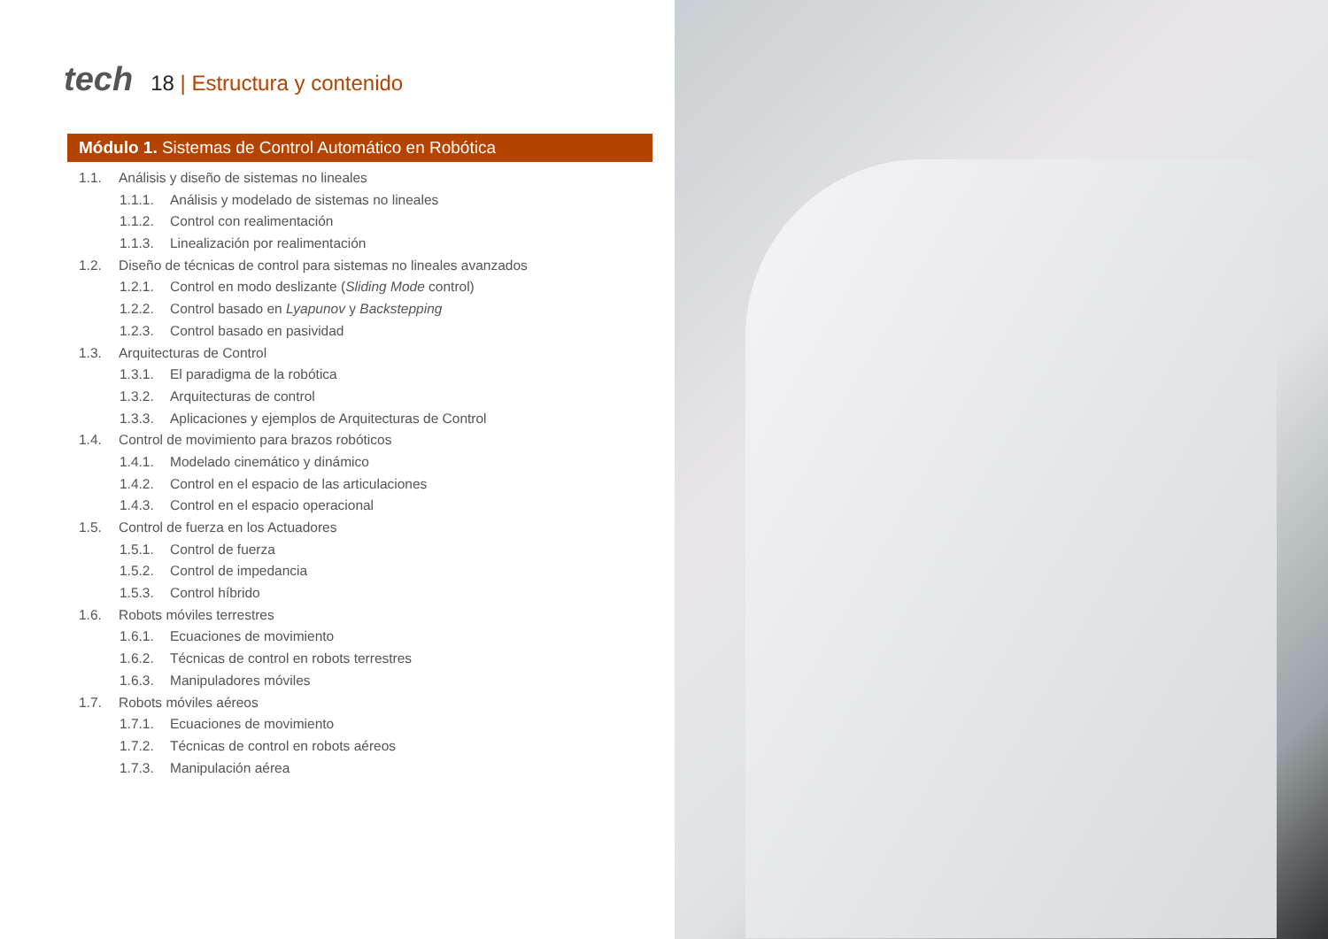tech
18 | Estructura y contenido
Módulo 1. Sistemas de Control Automático en Robótica
1.1. Análisis y diseño de sistemas no lineales
1.1.1. Análisis y modelado de sistemas no lineales
1.1.2. Control con realimentación
1.1.3. Linealización por realimentación
1.2. Diseño de técnicas de control para sistemas no lineales avanzados
1.2.1. Control en modo deslizante (Sliding Mode control)
1.2.2. Control basado en Lyapunov y Backstepping
1.2.3. Control basado en pasividad
1.3. Arquitecturas de Control
1.3.1. El paradigma de la robótica
1.3.2. Arquitecturas de control
1.3.3. Aplicaciones y ejemplos de Arquitecturas de Control
1.4. Control de movimiento para brazos robóticos
1.4.1. Modelado cinemático y dinámico
1.4.2. Control en el espacio de las articulaciones
1.4.3. Control en el espacio operacional
1.5. Control de fuerza en los Actuadores
1.5.1. Control de fuerza
1.5.2. Control de impedancia
1.5.3. Control híbrido
1.6. Robots móviles terrestres
1.6.1. Ecuaciones de movimiento
1.6.2. Técnicas de control en robots terrestres
1.6.3. Manipuladores móviles
1.7. Robots móviles aéreos
1.7.1. Ecuaciones de movimiento
1.7.2. Técnicas de control en robots aéreos
1.7.3. Manipulación aérea